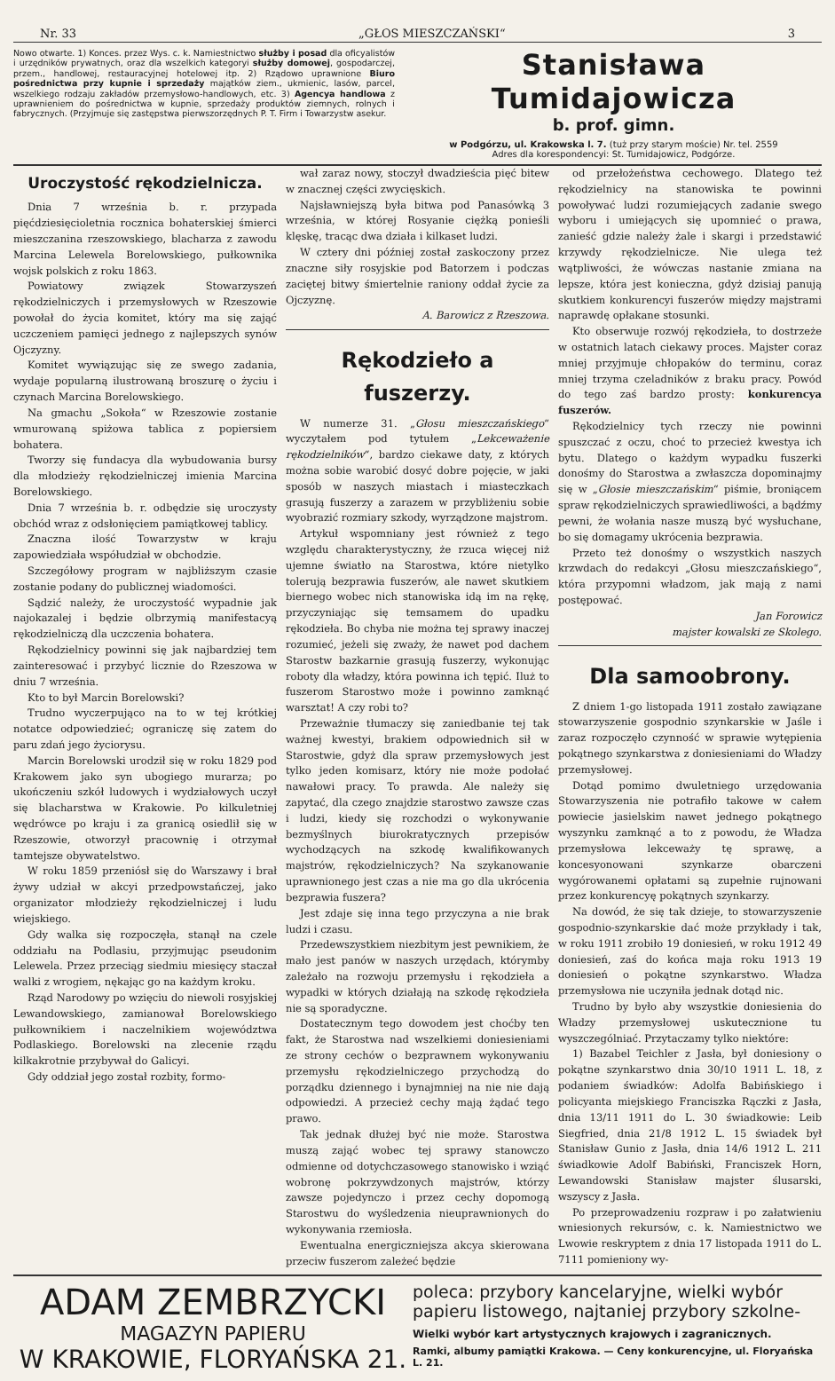Nr. 33 „GŁOS MIESZCZAŃSKI“3
Nowo otwarte. 1) Konces. przez Wys. c. k. Namiestnictwo służby i posad dla oficyalistów i urzędników prywatnych, oraz dla wszelkich kategoryi służby domowej, gospodarczej, przem., handlowej, restauracyjnej hotelowej itp. 2) Rządowo uprawnione Biuro pośrednictwa przy kupnie i sprzedaży majątków ziem., ukmienic, lasów, parcel, wszelkiego rodzaju zakładów przemysłowo-handlowych, etc. 3) Agencya handlowa z uprawnieniem do pośrednictwa w kupnie, sprzedaży produktów ziemnych, rolnych i fabrycznych. (Przyjmuje się zastępstwa pierwszorzędnych P. T. Firm i Towarzystw asekur.
Stanisława Tumidajowicza
b. prof. gimn.
w Podgórzu, ul. Krakowska l. 7. (tuż przy starym moście) Nr. tel. 2559
Adres dla korespondencyi: St. Tumidajowicz, Podgórze.
Uroczystość rękodzielnicza.
Dnia 7 września b. r. przypada pięćdziesięcioletnia rocznica bohaterskiej śmierci mieszczanina rzeszowskiego, blacharza z zawodu Marcina Lelewela Borelowskiego, pułkownika wojsk polskich z roku 1863.
Powiatowy związek Stowarzyszeń rękodzielniczych i przemysłowych w Rzeszowie powołał do życia komitet, który ma się zająć uczczeniem pamięci jednego z najlepszych synów Ojczyzny.
Komitet wywiązując się ze swego zadania, wydaje popularną ilustrowaną broszurę o życiu i czynach Marcina Borelowskiego.
Na gmachu „Sokoła“ w Rzeszowie zostanie wmurowaną spiżowa tablica z popiersiem bohatera.
Tworzy się fundacya dla wybudowania bursy dla młodzieży rękodzielniczej imienia Marcina Borelowskiego.
Dnia 7 września b. r. odbędzie się uroczysty obchód wraz z odsłonięciem pamiątkowej tablicy.
Znaczna ilość Towarzystw w kraju zapowiedziała współudział w obchodzie.
Szczegółowy program w najbliższym czasie zostanie podany do publicznej wiadomości.
Sądzić należy, że uroczystość wypadnie jak najokazalej i będzie olbrzymią manifestacyą rękodzielniczą dla uczczenia bohatera.
Rękodzielnicy powinni się jak najbardziej tem zainteresować i przybyć licznie do Rzeszowa w dniu 7 września.
Kto to był Marcin Borelowski?
Trudno wyczerpująco na to w tej krótkiej notatce odpowiedzieć; ograniczę się zatem do paru zdań jego życiorysu.
Marcin Borelowski urodził się w roku 1829 pod Krakowem jako syn ubogiego murarza; po ukończeniu szkół ludowych i wydziałowych uczył się blacharstwa w Krakowie. Po kilkuletniej wędrówce po kraju i za granicą osiedlił się w Rzeszowie, otworzył pracownię i otrzymał tamtejsze obywatelstwo.
W roku 1859 przeniósł się do Warszawy i brał żywy udział w akcyi przedpowstańczej, jako organizator młodzieży rękodzielniczej i ludu wiejskiego.
Gdy walka się rozpoczęła, stanął na czele oddziału na Podlasiu, przyjmując pseudonim Lelewela. Przez przeciąg siedmiu miesięcy staczał walki z wrogiem, nękając go na każdym kroku.
Rząd Narodowy po wzięciu do niewoli rosyjskiej Lewandowskiego, zamianował Borelowskiego pułkownikiem i naczelnikiem województwa Podlaskiego. Borelowski na zlecenie rządu kilkakrotnie przybywał do Galicyi.
Gdy oddział jego został rozbity, formo-
wał zaraz nowy, stoczył dwadzieścia pięć bitew w znacznej części zwycięskich.
Najsławniejszą była bitwa pod Panasówką 3 września, w której Rosyanie ciężką ponieśli klęskę, tracąc dwa działa i kilkaset ludzi.
W cztery dni później został zaskoczony przez znaczne siły rosyjskie pod Batorzem i podczas zaciętej bitwy śmiertelnie raniony oddał życie za Ojczyznę.
A. Barowicz z Rzeszowa.
Rękodzieło a fuszerzy.
W numerze 31. „Głosu mieszczańskiego“ wyczytałem pod tytułem „Lekceważenie rękodzielników“, bardzo ciekawe daty, z których można sobie warobić dosyć dobre pojęcie, w jaki sposób w naszych miastach i miasteczkach grasują fuszerzy a zarazem w przybliżeniu sobie wyobrazić rozmiary szkody, wyrządzone majstrom.
Artykuł wspomniany jest również z tego względu charakterystyczny, że rzuca więcej niż ujemne światło na Starostwa, które nietylko tolerują bezprawia fuszerów, ale nawet skutkiem biernego wobec nich stanowiska idą im na rękę, przyczyniając się temsamem do upadku rękodzieła. Bo chyba nie można tej sprawy inaczej rozumieć, jeżeli się zważy, że nawet pod dachem Starostw bazkarnie grasują fuszerzy, wykonując roboty dla władzy, która powinna ich tępić. Iluż to fuszerom Starostwo może i powinno zamknąć warsztat! A czy robi to?
Przeważnie tłumaczy się zaniedbanie tej tak ważnej kwestyi, brakiem odpowiednich sił w Starostwie, gdyż dla spraw przemysłowych jest tylko jeden komisarz, który nie może podołać nawałowi pracy. To prawda. Ale należy się zapytać, dla czego znajdzie starostwo zawsze czas i ludzi, kiedy się rozchodzi o wykonywanie bezmyślnych biurokratycznych przepisów wychodzących na szkodę kwalifikowanych majstrów, rękodzielniczych? Na szykanowanie uprawnionego jest czas a nie ma go dla ukrócenia bezprawia fuszera?
Jest zdaje się inna tego przyczyna a nie brak ludzi i czasu.
Przedewszystkiem niezbitym jest pewnikiem, że mało jest panów w naszych urzędach, którymby zależało na rozwoju przemysłu i rękodzieła a wypadki w których działają na szkodę rękodzieła nie są sporadyczne.
Dostatecznym tego dowodem jest choćby ten fakt, że Starostwa nad wszelkiemi doniesieniami ze strony cechów o bezprawnem wykonywaniu przemysłu rękodzielniczego przychodzą do porządku dziennego i bynajmniej na nie nie dają odpowiedzi. A przecież cechy mają żądać tego prawo.
Tak jednak dłużej być nie może. Starostwa muszą zająć wobec tej sprawy stanowczo odmienne od dotychczasowego stanowisko i wziąć wobronę pokrzywdzonych majstrów, którzy zawsze pojedynczo i przez cechy dopomogą Starostwu do wyśledzenia nieuprawnionych do wykonywania rzemiosła.
Ewentualna energiczniejsza akcya skierowana przeciw fuszerom zależeć będzie
od przełożeństwa cechowego. Dlatego też rękodzielnicy na stanowiska te powinni powoływać ludzi rozumiejących zadanie swego wyboru i umiejących się upomnieć o prawa, zanieść gdzie należy żale i skargi i przedstawić krzywdy rękodzielnicze. Nie ulega też wątpliwości, że wówczas nastanie zmiana na lepsze, która jest konieczna, gdyż dzisiaj panują skutkiem konkurencyi fuszerów między majstrami naprawdę opłakane stosunki.
Kto obserwuje rozwój rękodzieła, to dostrzeże w ostatnich latach ciekawy proces. Majster coraz mniej przyjmuje chłopaków do terminu, coraz mniej trzyma czeladników z braku pracy. Powód do tego zaś bardzo prosty: konkurencya fuszerów.
Rękodzielnicy tych rzeczy nie powinni spuszczać z oczu, choć to przecież kwestya ich bytu. Dlatego o każdym wypadku fuszerki donośmy do Starostwa a zwłaszcza dopominajmy się w „Głosie mieszczańskim“ piśmie, broniącem spraw rękodzielniczych sprawiedliwości, a bądźmy pewni, że wołania nasze muszą być wysłuchane, bo się domagamy ukrócenia bezprawia.
Przeto też donośmy o wszystkich naszych krzwdach do redakcyi „Głosu mieszczańskiego“, która przypomni władzom, jak mają z nami postępować.
Jan Forowicz
majster kowalski ze Skolego.
Dla samoobrony.
Z dniem 1-go listopada 1911 zostało zawiązane stowarzyszenie gospodnio szynkarskie w Jaśle i zaraz rozpoczęło czynność w sprawie wytępienia pokątnego szynkarstwa z doniesieniami do Władzy przemysłowej.
Dotąd pomimo dwuletniego urzędowania Stowarzyszenia nie potrafiło takowe w całem powiecie jasielskim nawet jednego pokątnego wyszynku zamknąć a to z powodu, że Władza przemysłowa lekceważy tę sprawę, a koncesyonowani szynkarze obarczeni wygórowanemi opłatami są zupełnie rujnowani przez konkurencyę pokątnych szynkarzy.
Na dowód, że się tak dzieje, to stowarzyszenie gospodnio-szynkarskie dać może przykłady i tak, w roku 1911 zrobiło 19 doniesień, w roku 1912 49 doniesień, zaś do końca maja roku 1913 19 doniesień o pokątne szynkarstwo. Władza przemysłowa nie uczyniła jednak dotąd nic.
Trudno by było aby wszystkie doniesienia do Władzy przemysłowej uskutecznione tu wyszczególniać. Przytaczamy tylko niektóre:
1) Bazabel Teichler z Jasła, był doniesiony o pokątne szynkarstwo dnia 30/10 1911 L. 18, z podaniem świadków: Adolfa Babińskiego i policyanta miejskiego Franciszka Rączki z Jasła, dnia 13/11 1911 do L. 30 świadkowie: Leib Siegfried, dnia 21/8 1912 L. 15 świadek był Stanisław Gunio z Jasła, dnia 14/6 1912 L. 211 świadkowie Adolf Babiński, Franciszek Horn, Lewandowski Stanisław majster ślusarski, wszyscy z Jasła.
Po przeprowadzeniu rozpraw i po załatwieniu wniesionych rekursów, c. k. Namiestnictwo we Lwowie reskryptem z dnia 17 listopada 1911 do L. 7111 pomieniony wy-
ADAM ZEMBRZYCKI
MAGAZYN PAPIERU
W KRAKOWIE, FLORYAŃSKA 21.
poleca: przybory kancelaryjne, wielki wybór papieru listowego, najtaniej przybory szkolne-
Wielki wybór kart artystycznych krajowych i zagranicznych.
Ramki, albumy pamiątki Krakowa. — Ceny konkurencyjne, ul. Floryańska L. 21.